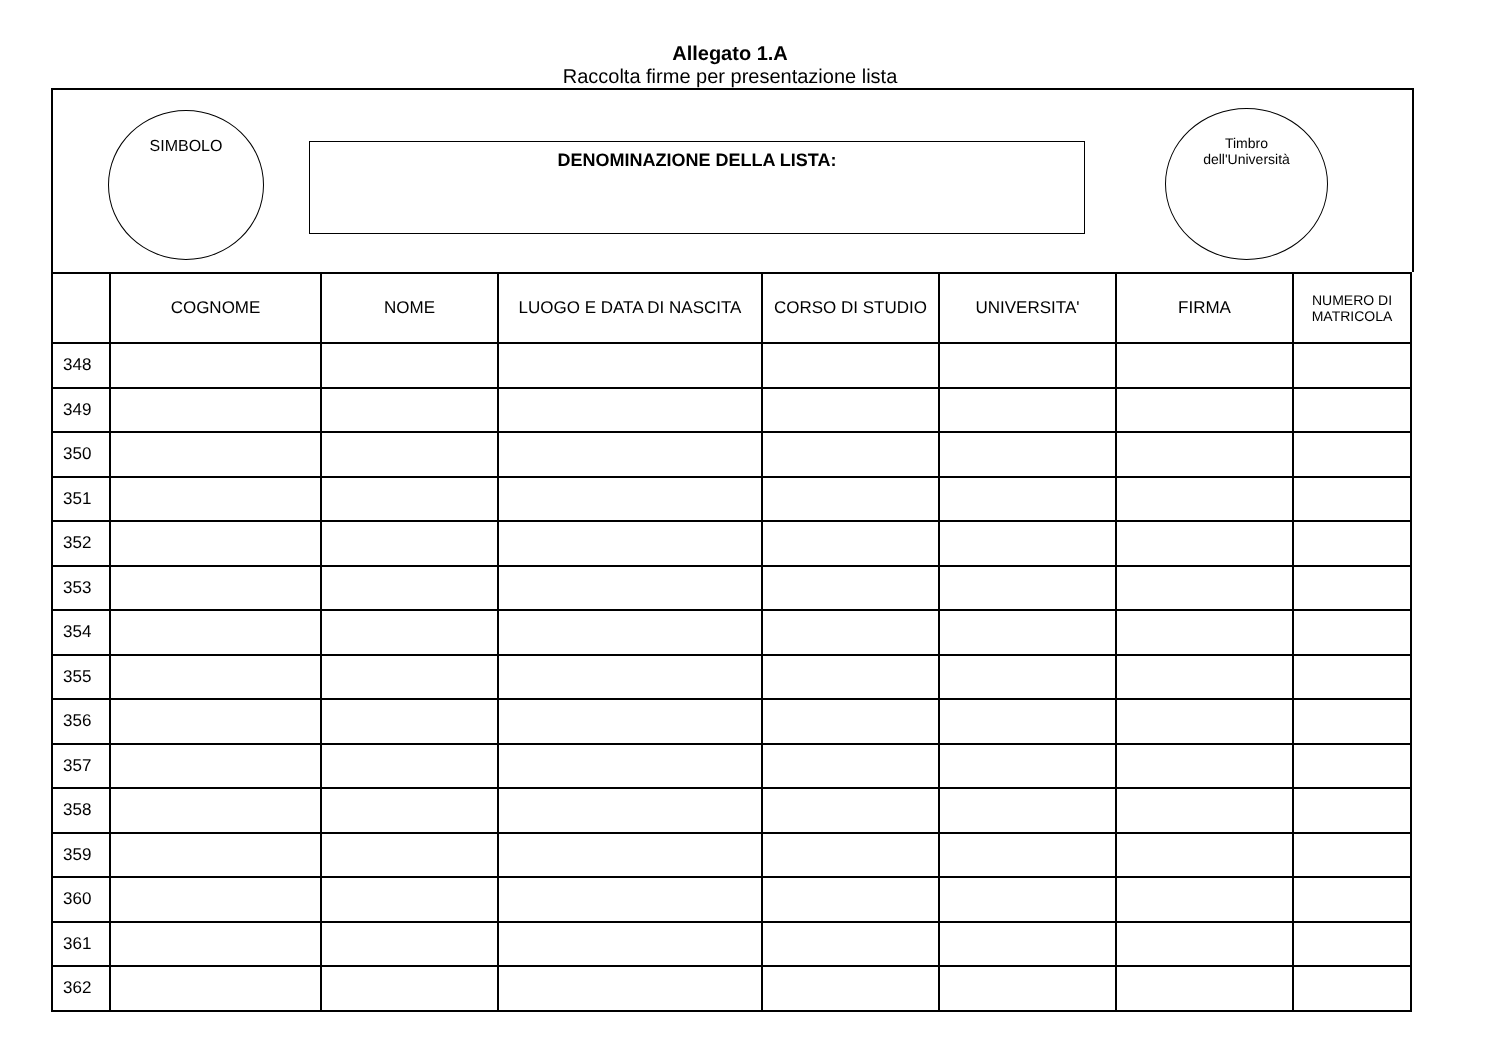Allegato 1.A
Raccolta firme per presentazione lista
SIMBOLO
DENOMINAZIONE DELLA LISTA:
Timbro
dell'Università
| | COGNOME | NOME | LUOGO E DATA DI NASCITA | CORSO DI STUDIO | UNIVERSITA' | FIRMA | NUMERO DI MATRICOLA |
| --- | --- | --- | --- | --- | --- | --- | --- |
| 348 | | | | | | | |
| 349 | | | | | | | |
| 350 | | | | | | | |
| 351 | | | | | | | |
| 352 | | | | | | | |
| 353 | | | | | | | |
| 354 | | | | | | | |
| 355 | | | | | | | |
| 356 | | | | | | | |
| 357 | | | | | | | |
| 358 | | | | | | | |
| 359 | | | | | | | |
| 360 | | | | | | | |
| 361 | | | | | | | |
| 362 | | | | | | | |